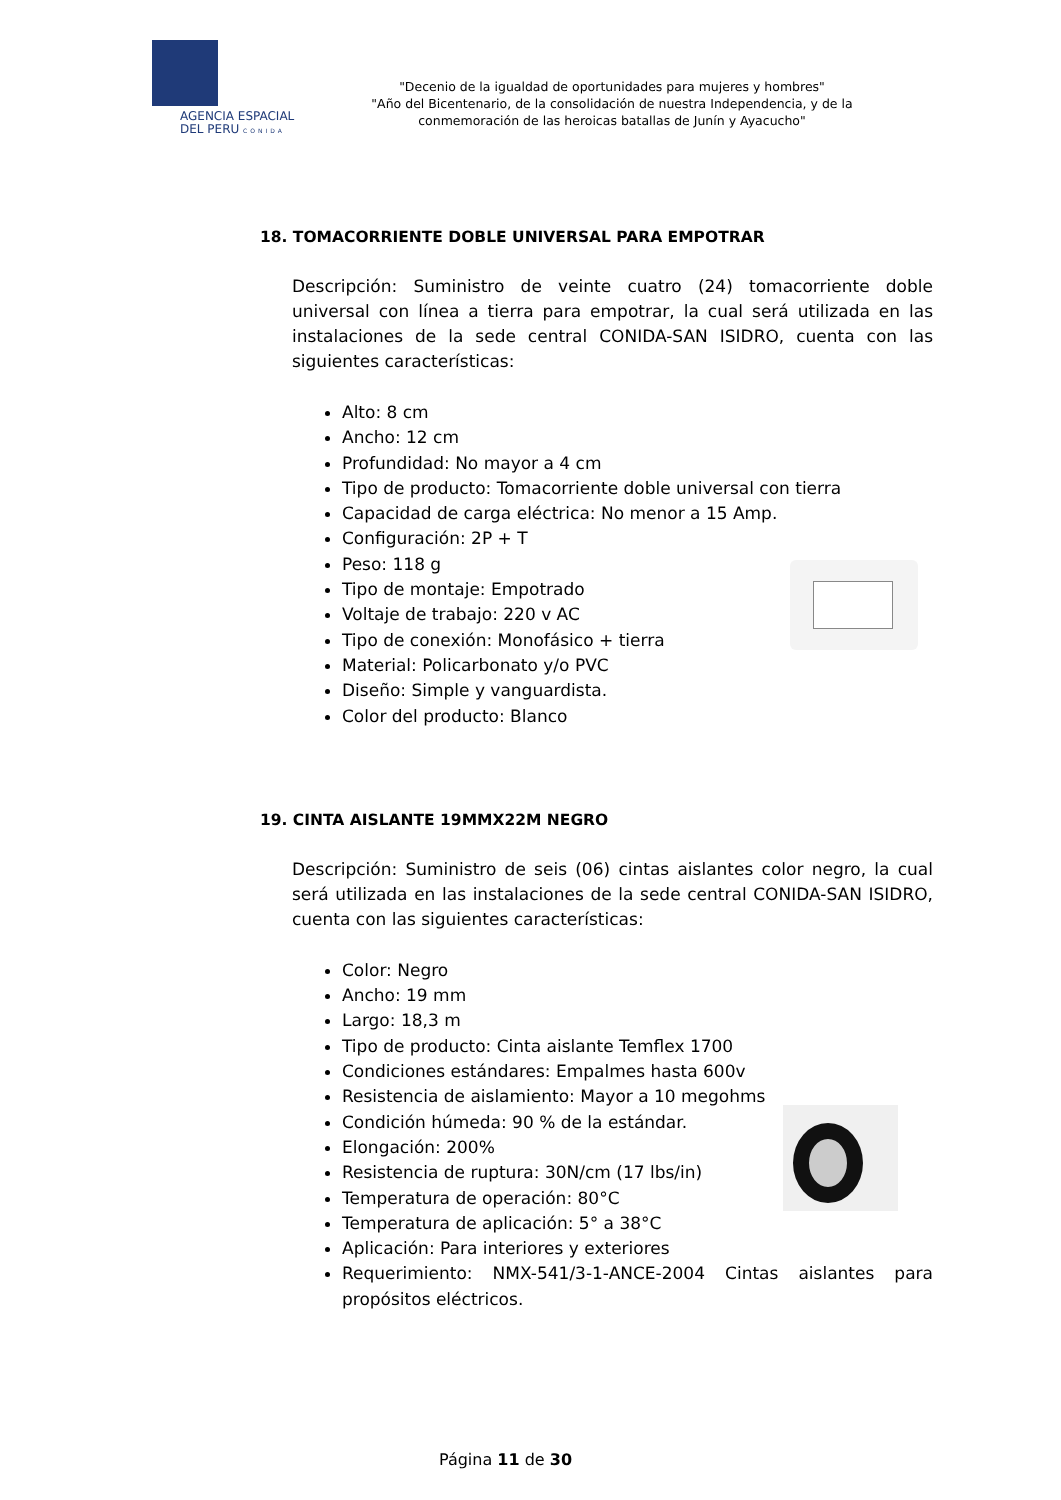AGENCIA ESPACIAL
DEL PERU CONIDA
"Decenio de la igualdad de oportunidades para mujeres y hombres"
"Año del Bicentenario, de la consolidación de nuestra Independencia, y de la conmemoración de las heroicas batallas de Junín y Ayacucho"
18. TOMACORRIENTE DOBLE UNIVERSAL PARA EMPOTRAR
Descripción: Suministro de veinte cuatro (24) tomacorriente doble universal con línea a tierra para empotrar, la cual será utilizada en las instalaciones de la sede central CONIDA-SAN ISIDRO, cuenta con las siguientes características:
Alto: 8 cm
Ancho: 12 cm
Profundidad: No mayor a 4 cm
Tipo de producto: Tomacorriente doble universal con tierra
Capacidad de carga eléctrica: No menor a 15 Amp.
Configuración: 2P + T
Peso: 118 g
Tipo de montaje: Empotrado
Voltaje de trabajo: 220 v AC
Tipo de conexión: Monofásico + tierra
Material: Policarbonato y/o PVC
Diseño: Simple y vanguardista.
Color del producto: Blanco
19. CINTA AISLANTE 19MMX22M NEGRO
Descripción: Suministro de seis (06) cintas aislantes color negro, la cual será utilizada en las instalaciones de la sede central CONIDA-SAN ISIDRO, cuenta con las siguientes características:
Color: Negro
Ancho: 19 mm
Largo: 18,3 m
Tipo de producto: Cinta aislante Temflex 1700
Condiciones estándares: Empalmes hasta 600v
Resistencia de aislamiento: Mayor a 10 megohms
Condición húmeda: 90 % de la estándar.
Elongación: 200%
Resistencia de ruptura: 30N/cm (17 lbs/in)
Temperatura de operación: 80°C
Temperatura de aplicación: 5° a 38°C
Aplicación: Para interiores y exteriores
Requerimiento: NMX-541/3-1-ANCE-2004 Cintas aislantes para propósitos eléctricos.
Página 11 de 30